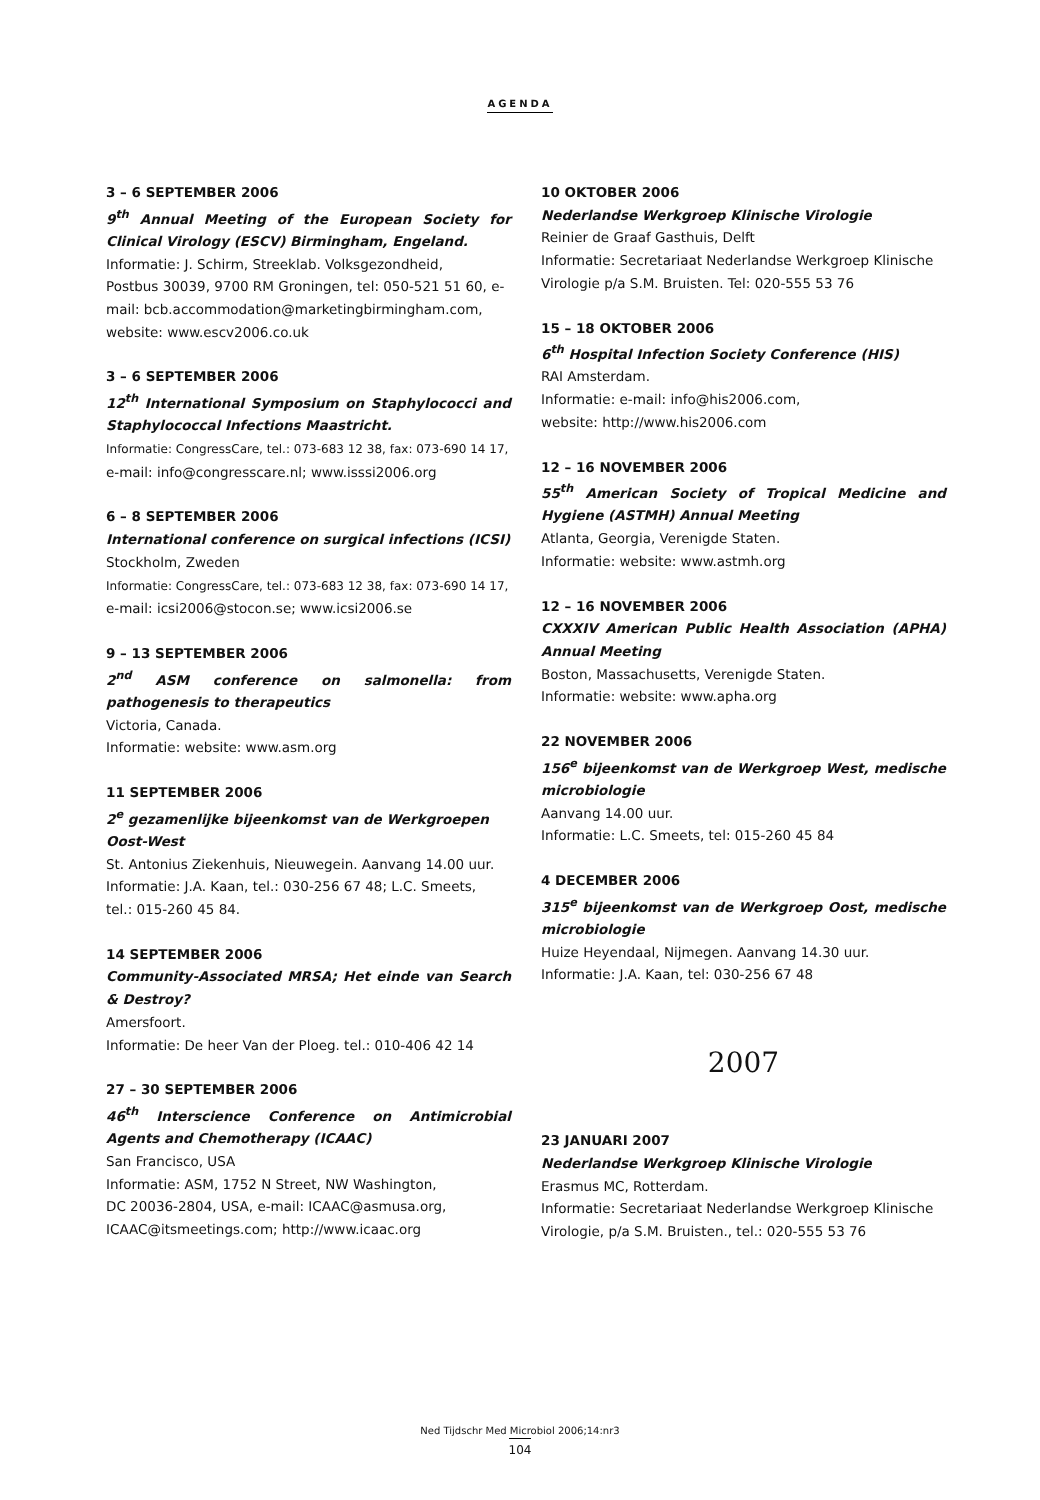AGENDA
3 – 6 SEPTEMBER 2006
9<sup>th</sup> Annual Meeting of the European Society for Clinical Virology (ESCV) Birmingham, Engeland.
Informatie: J. Schirm, Streeklab. Volksgezondheid,
Postbus 30039, 9700 RM Groningen, tel: 050-521 51 60, e-mail: bcb.accommodation@marketingbirmingham.com, website: www.escv2006.co.uk
3 – 6 SEPTEMBER 2006
12<sup>th</sup> International Symposium on Staphylococci and Staphylococcal Infections Maastricht.
Informatie: CongressCare, tel.: 073-683 12 38, fax: 073-690 14 17,
e-mail: info@congresscare.nl; www.isssi2006.org
6 – 8 SEPTEMBER 2006
International conference on surgical infections (ICSI)
Stockholm, Zweden
Informatie: CongressCare, tel.: 073-683 12 38, fax: 073-690 14 17,
e-mail: icsi2006@stocon.se; www.icsi2006.se
9 – 13 SEPTEMBER 2006
2<sup>nd</sup> ASM conference on salmonella: from pathogenesis to therapeutics
Victoria, Canada.
Informatie: website: www.asm.org
11 SEPTEMBER 2006
2<sup>e</sup> gezamenlijke bijeenkomst van de Werkgroepen
Oost-West
St. Antonius Ziekenhuis, Nieuwegein. Aanvang 14.00 uur.
Informatie: J.A. Kaan, tel.: 030-256 67 48; L.C. Smeets,
tel.: 015-260 45 84.
14 SEPTEMBER 2006
Community-Associated MRSA; Het einde van Search & Destroy?
Amersfoort.
Informatie: De heer Van der Ploeg. tel.: 010-406 42 14
27 – 30 SEPTEMBER 2006
46<sup>th</sup> Interscience Conference on Antimicrobial Agents and Chemotherapy (ICAAC)
San Francisco, USA
Informatie: ASM, 1752 N Street, NW Washington,
DC 20036-2804, USA, e-mail: ICAAC@asmusa.org,
ICAAC@itsmeetings.com; http://www.icaac.org
10 OKTOBER 2006
Nederlandse Werkgroep Klinische Virologie
Reinier de Graaf Gasthuis, Delft
Informatie: Secretariaat Nederlandse Werkgroep Klinische Virologie p/a S.M. Bruisten. Tel: 020-555 53 76
15 – 18 OKTOBER 2006
6<sup>th</sup> Hospital Infection Society Conference (HIS)
RAI Amsterdam.
Informatie: e-mail: info@his2006.com,
website: http://www.his2006.com
12 – 16 NOVEMBER 2006
55<sup>th</sup> American Society of Tropical Medicine and Hygiene (ASTMH) Annual Meeting
Atlanta, Georgia, Verenigde Staten.
Informatie: website: www.astmh.org
12 – 16 NOVEMBER 2006
CXXXIV American Public Health Association (APHA) Annual Meeting
Boston, Massachusetts, Verenigde Staten.
Informatie: website: www.apha.org
22 NOVEMBER 2006
156<sup>e</sup> bijeenkomst van de Werkgroep West, medische microbiologie
Aanvang 14.00 uur.
Informatie: L.C. Smeets, tel: 015-260 45 84
4 DECEMBER 2006
315<sup>e</sup> bijeenkomst van de Werkgroep Oost, medische microbiologie
Huize Heyendaal, Nijmegen. Aanvang 14.30 uur.
Informatie: J.A. Kaan, tel: 030-256 67 48
2007
23 JANUARI 2007
Nederlandse Werkgroep Klinische Virologie
Erasmus MC, Rotterdam.
Informatie: Secretariaat Nederlandse Werkgroep Klinische Virologie, p/a S.M. Bruisten., tel.: 020-555 53 76
Ned Tijdschr Med Microbiol 2006;14:nr3
104